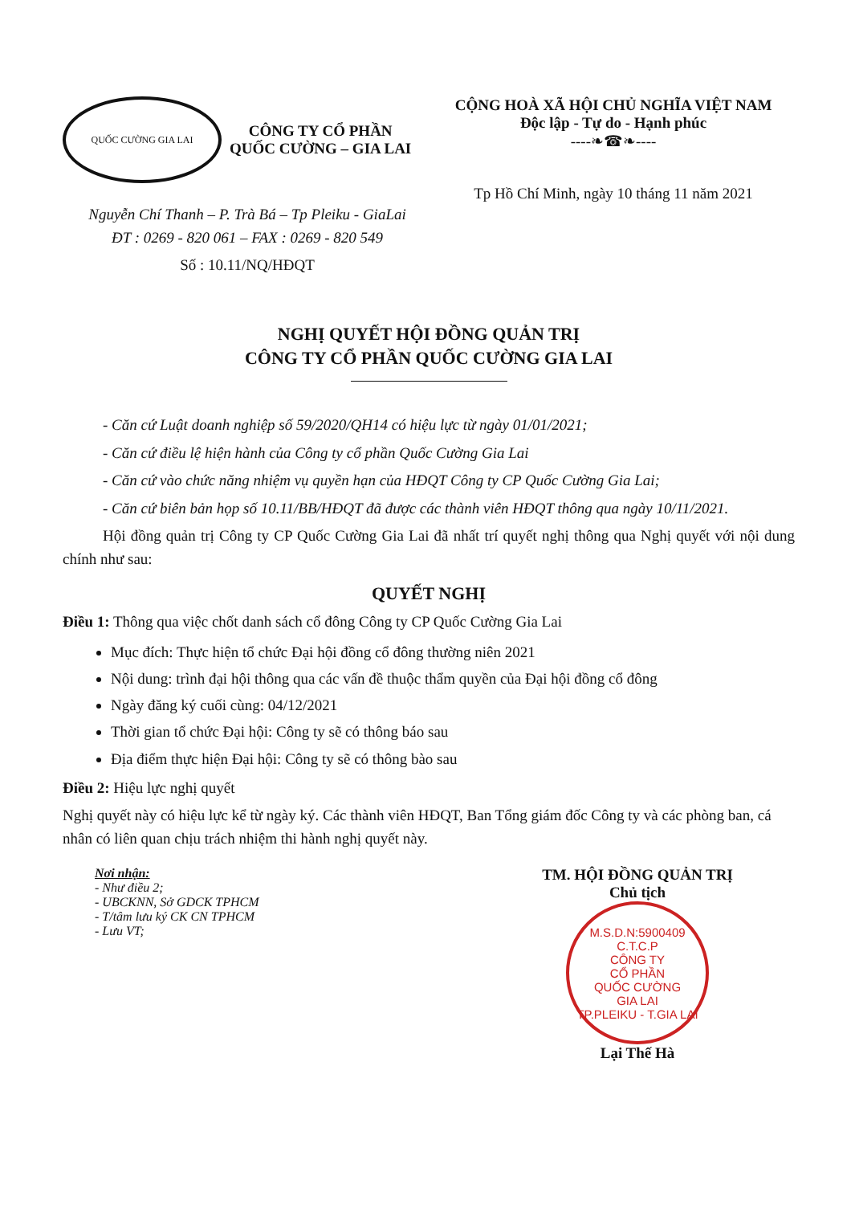QUỐC CƯỜNG GIA LAI
CÔNG TY CỔ PHẦN
QUỐC CƯỜNG – GIA LAI
Nguyễn Chí Thanh – P. Trà Bá – Tp Pleiku - GiaLai
ĐT : 0269 - 820 061 – FAX : 0269 - 820 549
Số : 10.11/NQ/HĐQT
CỘNG HOÀ XÃ HỘI CHỦ NGHĨA VIỆT NAM
Độc lập - Tự do - Hạnh phúc
----❧☎❧----
Tp Hồ Chí Minh, ngày 10 tháng 11 năm 2021
NGHỊ QUYẾT HỘI ĐỒNG QUẢN TRỊ
CÔNG TY CỔ PHẦN QUỐC CƯỜNG GIA LAI
- Căn cứ Luật doanh nghiệp số 59/2020/QH14 có hiệu lực từ ngày 01/01/2021;
- Căn cứ điều lệ hiện hành của Công ty cổ phần Quốc Cường Gia Lai
- Căn cứ vào chức năng nhiệm vụ quyền hạn của HĐQT Công ty CP Quốc Cường Gia Lai;
- Căn cứ biên bản họp số 10.11/BB/HĐQT đã được các thành viên HĐQT thông qua ngày 10/11/2021.
Hội đồng quản trị Công ty CP Quốc Cường Gia Lai đã nhất trí quyết nghị thông qua Nghị quyết với nội dung chính như sau:
QUYẾT NGHỊ
Điều 1: Thông qua việc chốt danh sách cổ đông Công ty CP Quốc Cường Gia Lai
Mục đích: Thực hiện tổ chức Đại hội đồng cổ đông thường niên 2021
Nội dung: trình đại hội thông qua các vấn đề thuộc thẩm quyền của Đại hội đồng cổ đông
Ngày đăng ký cuối cùng: 04/12/2021
Thời gian tổ chức Đại hội: Công ty sẽ có thông báo sau
Địa điểm thực hiện Đại hội: Công ty sẽ có thông bào sau
Điều 2: Hiệu lực nghị quyết
Nghị quyết này có hiệu lực kể từ ngày ký. Các thành viên HĐQT, Ban Tổng giám đốc Công ty và các phòng ban, cá nhân có liên quan chịu trách nhiệm thi hành nghị quyết này.
Nơi nhận:
- Như điều 2;
- UBCKNN, Sở GDCK TPHCM
- T/tâm lưu ký CK CN TPHCM
- Lưu VT;
TM. HỘI ĐỒNG QUẢN TRỊ
Chủ tịch
M.S.D.N:5900409 C.T.C.P
CÔNG TY
CỔ PHẦN
QUỐC CƯỜNG
GIA LAI
TP.PLEIKU - T.GIA LAI
Lại Thế Hà